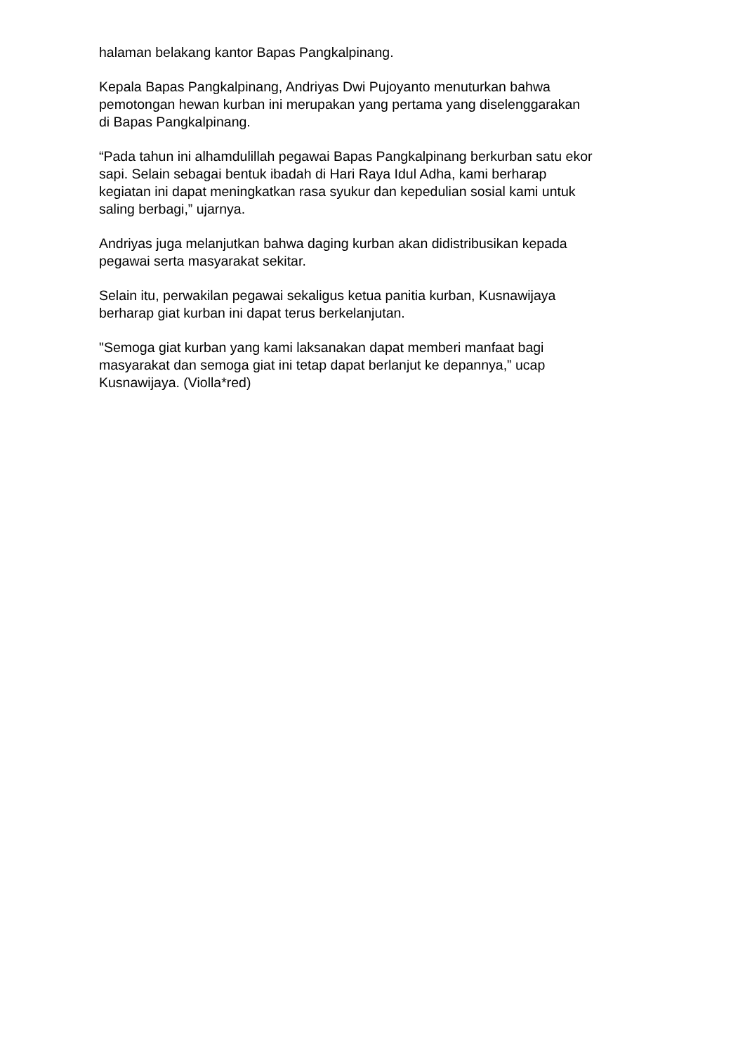halaman belakang kantor Bapas Pangkalpinang.
Kepala Bapas Pangkalpinang, Andriyas Dwi Pujoyanto menuturkan bahwa
pemotongan hewan kurban ini merupakan yang pertama yang diselenggarakan
di Bapas Pangkalpinang.
“Pada tahun ini alhamdulillah pegawai Bapas Pangkalpinang berkurban satu ekor
sapi. Selain sebagai bentuk ibadah di Hari Raya Idul Adha, kami berharap
kegiatan ini dapat meningkatkan rasa syukur dan kepedulian sosial kami untuk
saling berbagi,” ujarnya.
Andriyas juga melanjutkan bahwa daging kurban akan didistribusikan kepada
pegawai serta masyarakat sekitar.
Selain itu, perwakilan pegawai sekaligus ketua panitia kurban, Kusnawijaya
berharap giat kurban ini dapat terus berkelanjutan.
"Semoga giat kurban yang kami laksanakan dapat memberi manfaat bagi
masyarakat dan semoga giat ini tetap dapat berlanjut ke depannya,” ucap
Kusnawijaya. (Violla*red)